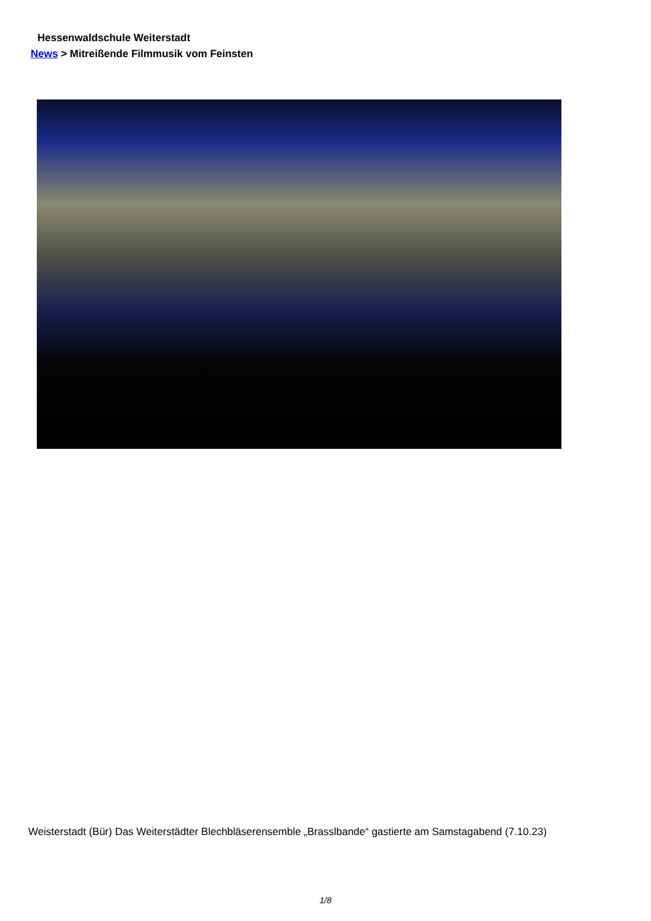Hessenwaldschule Weiterstadt
News > Mitreißende Filmmusik vom Feinsten
Weisterstadt (Bür) Das Weiterstädter Blechbläserensemble „Brasslbande“ gastierte am Samstagabend (7.10.23)
1/8